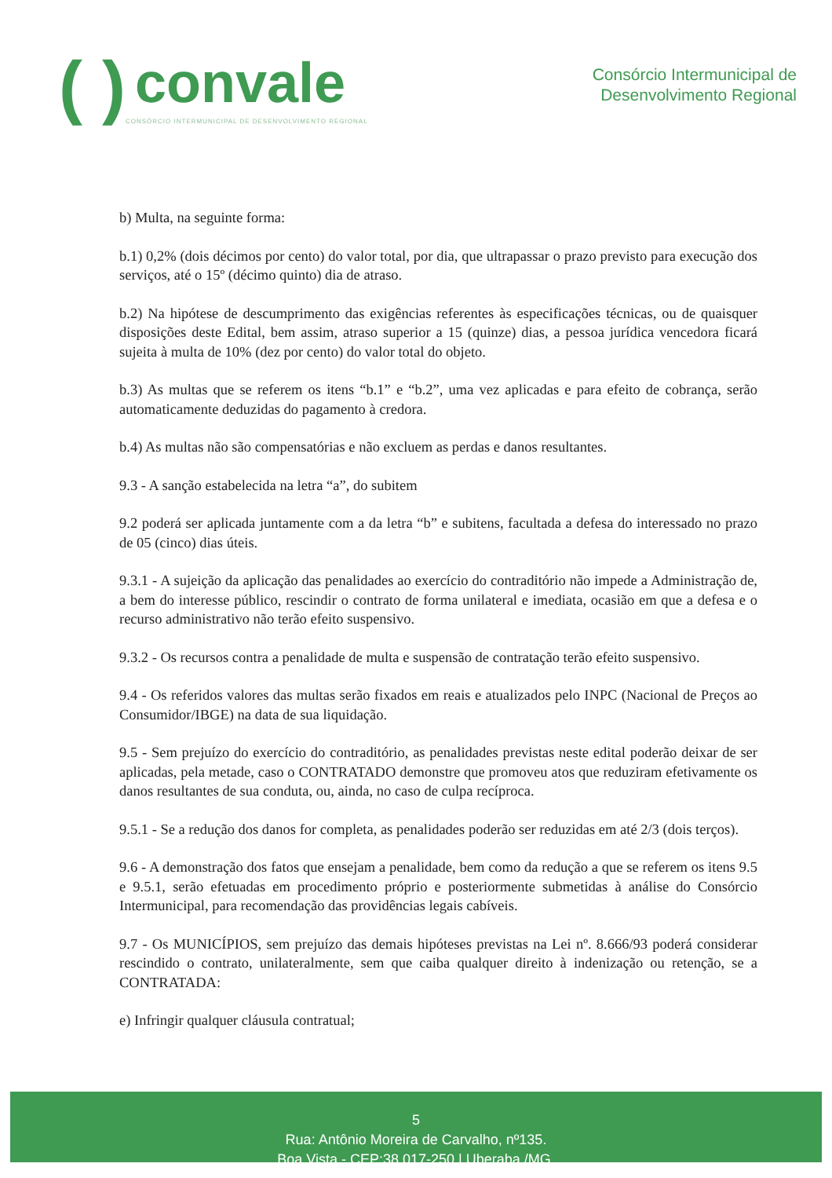( )
convale
CONSÓRCIO INTERMUNICIPAL DE DESENVOLVIMENTO REGIONAL
Consórcio Intermunicipal de
Desenvolvimento Regional
b) Multa, na seguinte forma:
b.1) 0,2% (dois décimos por cento) do valor total, por dia, que ultrapassar o prazo previsto para execução dos serviços, até o 15º (décimo quinto) dia de atraso.
b.2) Na hipótese de descumprimento das exigências referentes às especificações técnicas, ou de quaisquer disposições deste Edital, bem assim, atraso superior a 15 (quinze) dias, a pessoa jurídica vencedora ficará sujeita à multa de 10% (dez por cento) do valor total do objeto.
b.3) As multas que se referem os itens “b.1” e “b.2”, uma vez aplicadas e para efeito de cobrança, serão automaticamente deduzidas do pagamento à credora.
b.4) As multas não são compensatórias e não excluem as perdas e danos resultantes.
9.3 - A sanção estabelecida na letra “a”, do subitem
9.2 poderá ser aplicada juntamente com a da letra “b” e subitens, facultada a defesa do interessado no prazo de 05 (cinco) dias úteis.
9.3.1 - A sujeição da aplicação das penalidades ao exercício do contraditório não impede a Administração de, a bem do interesse público, rescindir o contrato de forma unilateral e imediata, ocasião em que a defesa e o recurso administrativo não terão efeito suspensivo.
9.3.2 - Os recursos contra a penalidade de multa e suspensão de contratação terão efeito suspensivo.
9.4 - Os referidos valores das multas serão fixados em reais e atualizados pelo INPC (Nacional de Preços ao Consumidor/IBGE) na data de sua liquidação.
9.5 - Sem prejuízo do exercício do contraditório, as penalidades previstas neste edital poderão deixar de ser aplicadas, pela metade, caso o CONTRATADO demonstre que promoveu atos que reduziram efetivamente os danos resultantes de sua conduta, ou, ainda, no caso de culpa recíproca.
9.5.1 - Se a redução dos danos for completa, as penalidades poderão ser reduzidas em até 2/3 (dois terços).
9.6 - A demonstração dos fatos que ensejam a penalidade, bem como da redução a que se referem os itens 9.5 e 9.5.1, serão efetuadas em procedimento próprio e posteriormente submetidas à análise do Consórcio Intermunicipal, para recomendação das providências legais cabíveis.
9.7 - Os MUNICÍPIOS, sem prejuízo das demais hipóteses previstas na Lei nº. 8.666/93 poderá considerar rescindido o contrato, unilateralmente, sem que caiba qualquer direito à indenização ou retenção, se a CONTRATADA:
e) Infringir qualquer cláusula contratual;
5
Rua: Antônio Moreira de Carvalho, nº135.
Boa Vista - CEP:38.017-250 | Uberaba /MG.